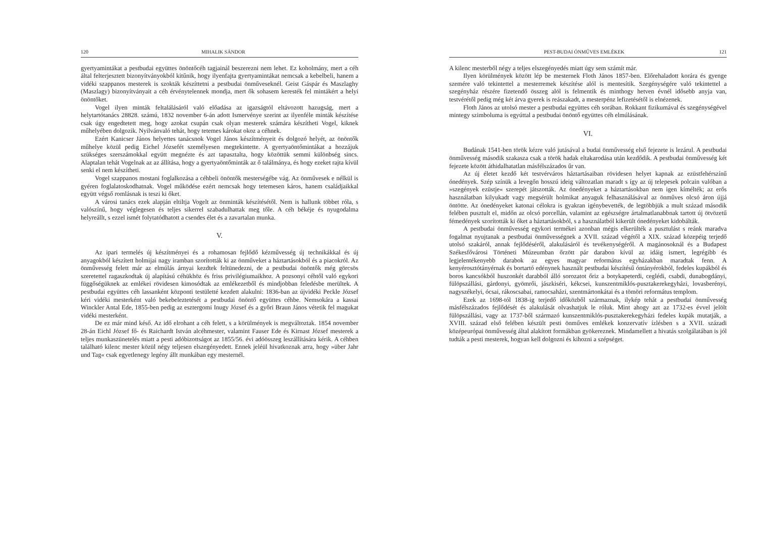120 MIHALIK SÁNDOR
gyertyamintákat a pestbudai együttes önöntőcéh tagjainál beszerezni nem lehet. Ez koholmány, mert a céh által felterjesztett bizonyítványokból kitűnik, hogy ilyenfajta gyertyamintákat nemcsak a kebelbeli, hanem a vidéki szappanos mesterek is szokták készíttetni a pestbudai önműveseknél. Geist Gáspár és Maszlaghy (Maszlagy) bizonyítványait a céh érvénytelennek mondja, mert ők sohasem keresték fel mintákért a helyi önöntőket.
Vogel ilyen minták feltalálásáról való előadása az igazságtól eltávozott hazugság, mert a helytartótanács 28828. számú, 1832 november 6-án adott Ismervénye szerint az ilyenféle minták készítése csak úgy engedtetett meg, hogy azokat csupán csak olyan mesterek számára készítheti Vogel, kiknek műhelyében dolgozik. Nyilvánvaló tehát, hogy tetemes károkat okoz a céhnek.
Ezért Kanicser János helyettes tanácsnok Vogel János készítményeit és dolgozó helyét, az önöntők műhelye közül pedig Eichel Józsefét személyesen megtekintette. A gyertyaöntőmintákat a hozzájuk szükséges szerszámokkal együtt megnézte és azt tapasztalta, hogy közöttük semmi különbség sincs. Alaptalan tehát Vogelnak az az állítása, hogy a gyertyaöntőminták az ő találmánya, és hogy ezeket rajta kívül senki el nem készítheti.
Vogel szappanos mostani foglalkozása a céhbeli önöntők mesterségébe vág. Az önművesek e nélkül is gyéren foglalatoskodhatnak. Vogel működése ezért nemcsak hogy tetemesen káros, hanem családjaikkal együtt végső romlásnak is teszi ki őket.
A városi tanács ezek alapján eltiltja Vogelt az önminták készítésétől. Nem is hallunk többet róla, s valószínű, hogy véglegesen és teljes sikerrel szabadulhattak meg tőle. A céh békéje és nyugodalma helyreállt, s ezzel ismét folytatódhatott a csendes élet és a zavartalan munka.
V.
Az ipari termelés új készítményei és a rohamosan fejlődő kézművesség új technikákkal és új anyagokból készített holmijai nagy iramban szorították ki az önműveket a háztartásokból és a piacokról. Az önművesség felett már az elmúlás árnyai kezdtek feltünedezni, de a pestbudai önöntők még görcsös szeretettel ragaszkodtak új alapítású céhükhöz és friss privilégiumaikhoz. A pozsonyi céhtől való egykori függőségüknek az emlékei rövidesen kimosódtak az emlékezetből és mindjobban feledésbe merültek. A pestbudai együttes céh lassanként központi testületté kezdett alakulni: 1836-ban az újvidéki Peckle József kéri vidéki mesterként való bekebeleztetését a pestbudai önöntő együttes céhbe. Nemsokára a kassai Winckler Antal Ede, 1855-ben pedig az esztergomi Inugy József és a győri Braun János vétetik fel magukat vidéki mesterként.
De ez már mind késő. Az idő elrohant a céh felett, s a körülmények is megváltoztak. 1854 november 28-án Eichl József fő- és Raichardt István alcéhmester, valamint Fauser Ede és Kirnast József mesterek a teljes munkaszünetelés miatt a pesti adóbizottságot az 1855/56. évi adóösszeg leszállítására kérik. A céhben található kilenc mester közül négy teljesen elszegényedett. Ennek jeléül hivatkoznak arra, hogy »über Jahr und Tag« csak egyetlenegy legény állt munkában egy mesternél.
PEST-BUDAI ÓNMŰVES EMLÉKEK 121
A kilenc mesterből négy a teljes elszegényedés miatt úgy sem számít már.
Ilyen körülmények között lép be mesternek Floth János 1857-ben. Előrehaladott korára és gyenge szemére való tekintettel a mesterremek készítése alól is mentesítik. Szegénységére való tekintettel a szegényház részére fizetendő összeg alól is felmentik és minthogy hetven évnél idősebb anyja van, testvérétől pedig még két árva gyerek is reászakadt, a mesterpénz lefizetésétől is elnézenek.
Floth János az utolsó mester a pestbudai együttes céh sorában. Rokkant fizikumával és szegénységével mintegy szimboluma is egyúttal a pestbudai önöntő együttes céh elmúlásának.
VI.
Budának 1541-ben török kézre való jutásával a budai önművesség első fejezete is lezárul. A pestbudai önművesség második szakasza csak a török hadak eltakarodása után kezdődik. A pestbudai önművesség két fejezete között áthidalhatatlan másfélszázados űr van.
Az új életet kezdő két testvérváros háztartásaiban rövidesen helyet kapnak az ezüstfehérszínű ónedények. Szép színük a levegőn hosszú ideig változatlan maradt s így az új telepesek polcain valóban a »szegények ezüstje« szerepét játszották. Az ónedényeket a háztartásokban nem igen kímélték; az erős használatban kilyukadt vagy megsérült holmikat anyaguk felhasználásával az önműves olcsó áron újjá öntötte. Az ónedényeket katonai célokra is gyakran igénybevették, de legtöbbjük a mult század második felében pusztult el, midőn az olcsó porcellán, valamint az egészségre ártalmatlanabbnak tartott új ötvözetű fémedények szorították ki őket a háztartásokból, s a használatból kikerült ónedényeket kidobálták.
A pestbudai önművesség egykori termékei azonban mégis elkerülték a pusztulást s reánk maradva fogalmat nyujtanak a pestbudai önművességnek a XVII. század végétől a XIX. század közepéig terjedő utolsó szakáról, annak fejlődéséről, alakulásáról és tevékenységéről. A magánosoknál és a Budapest Székesfővárosi Történeti Múzeumban őrzött pár darabon kívül az idáig ismert, legrégibb és legjelentékenyebb darabok az egyes magyar református egyházakban maradtak fenn. A kenyérosztótányérnak és bortartó edénynek használt pestbudai készítésű óntányérokból, fedeles kupákból és boros kancsókból huszonkét darabból álló sorozatot őriz a botykapeterdi, ceglédi, csabdi, dunabogdányi, fülöpszállási, gárdonyi, gyömrői, jászkiséri, kékcsei, kunszentmiklós-pusztakerekegyházi, lovasberényi, nagyszékelyi, ócsai, rákoscsabai, ramocsaházi, szentmártonkátai és a tömöri református templom.
Ezek az 1698-tól 1838-ig terjedő időközből származnak, ilykép tehát a pestbudai önművesség másfélszázados fejlődését és alakulását olvashatjuk le róluk. Mint ahogy azt az 1732-es évvel jelölt fülöpszállási, vagy az 1737-ből származó kunszentmiklós-pusztakerekegyházi fedeles kupák mutatják, a XVIII. század első felében készült pesti önműves emlékek konzervatív ízlésben s a XVII. századi középeurópai önművesség által alakított formákban gyökereznek. Mindamellett a hivatás szolgálatában is jól tudták a pesti mesterek, hogyan kell dolgozni és kihozni a szépséget.